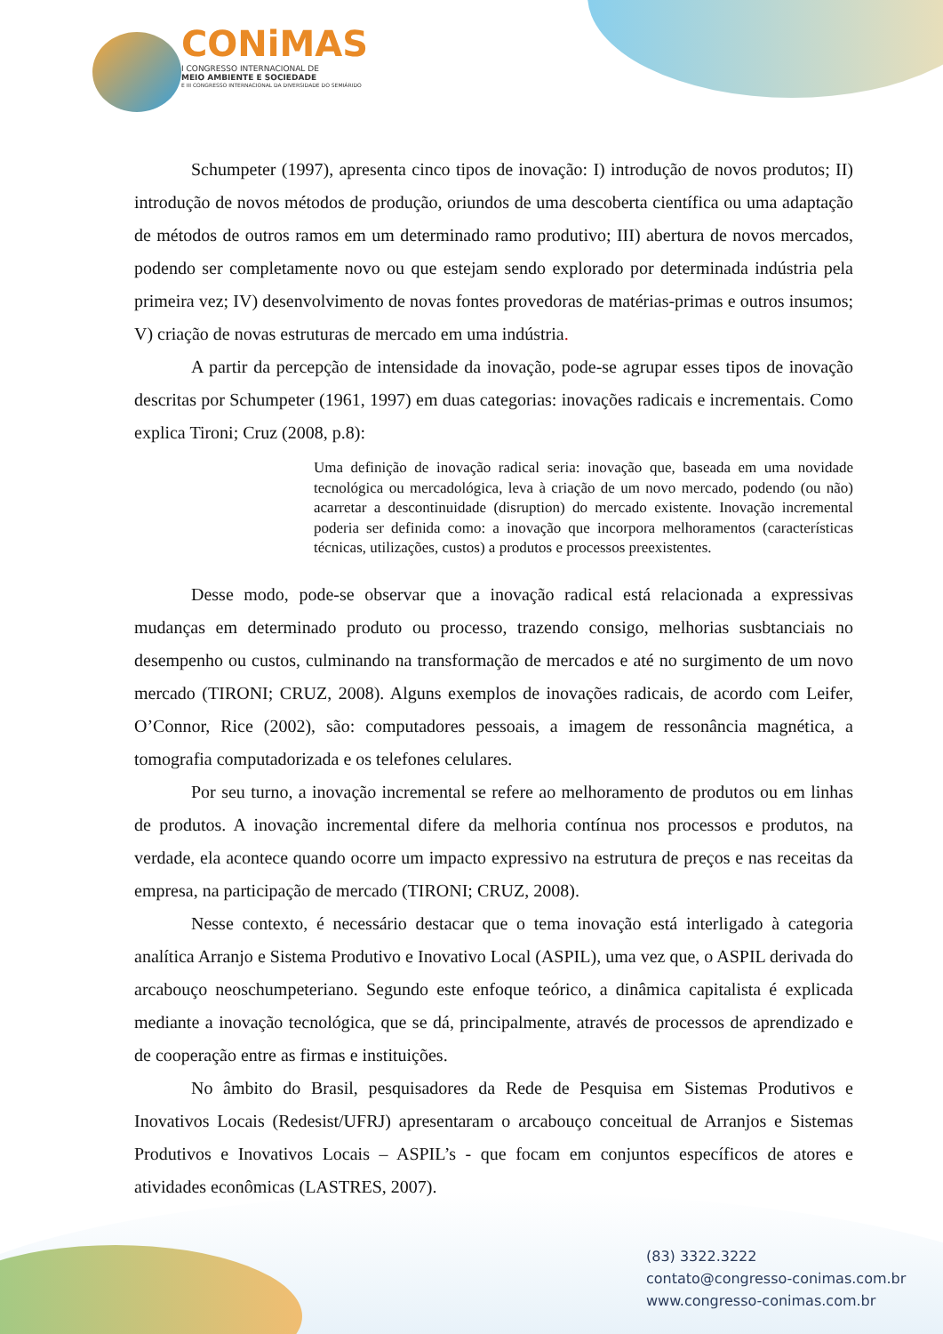CONiMAS
I CONGRESSO INTERNACIONAL DE
MEIO AMBIENTE E SOCIEDADE
E III CONGRESSO INTERNACIONAL DA DIVERSIDADE DO SEMIÁRIDO
Schumpeter (1997), apresenta cinco tipos de inovação: I) introdução de novos produtos; II) introdução de novos métodos de produção, oriundos de uma descoberta científica ou uma adaptação de métodos de outros ramos em um determinado ramo produtivo; III) abertura de novos mercados, podendo ser completamente novo ou que estejam sendo explorado por determinada indústria pela primeira vez; IV) desenvolvimento de novas fontes provedoras de matérias-primas e outros insumos; V) criação de novas estruturas de mercado em uma indústria.
A partir da percepção de intensidade da inovação, pode-se agrupar esses tipos de inovação descritas por Schumpeter (1961, 1997) em duas categorias: inovações radicais e incrementais. Como explica Tironi; Cruz (2008, p.8):
Uma definição de inovação radical seria: inovação que, baseada em uma novidade tecnológica ou mercadológica, leva à criação de um novo mercado, podendo (ou não) acarretar a descontinuidade (disruption) do mercado existente. Inovação incremental poderia ser definida como: a inovação que incorpora melhoramentos (características técnicas, utilizações, custos) a produtos e processos preexistentes.
Desse modo, pode-se observar que a inovação radical está relacionada a expressivas mudanças em determinado produto ou processo, trazendo consigo, melhorias susbtanciais no desempenho ou custos, culminando na transformação de mercados e até no surgimento de um novo mercado (TIRONI; CRUZ, 2008). Alguns exemplos de inovações radicais, de acordo com Leifer, O’Connor, Rice (2002), são: computadores pessoais, a imagem de ressonância magnética, a tomografia computadorizada e os telefones celulares.
Por seu turno, a inovação incremental se refere ao melhoramento de produtos ou em linhas de produtos. A inovação incremental difere da melhoria contínua nos processos e produtos, na verdade, ela acontece quando ocorre um impacto expressivo na estrutura de preços e nas receitas da empresa, na participação de mercado (TIRONI; CRUZ, 2008).
Nesse contexto, é necessário destacar que o tema inovação está interligado à categoria analítica Arranjo e Sistema Produtivo e Inovativo Local (ASPIL), uma vez que, o ASPIL derivada do arcabouço neoschumpeteriano. Segundo este enfoque teórico, a dinâmica capitalista é explicada mediante a inovação tecnológica, que se dá, principalmente, através de processos de aprendizado e de cooperação entre as firmas e instituições.
No âmbito do Brasil, pesquisadores da Rede de Pesquisa em Sistemas Produtivos e Inovativos Locais (Redesist/UFRJ) apresentaram o arcabouço conceitual de Arranjos e Sistemas Produtivos e Inovativos Locais – ASPIL’s - que focam em conjuntos específicos de atores e atividades econômicas (LASTRES, 2007).
(83) 3322.3222
contato@congresso-conimas.com.br
www.congresso-conimas.com.br